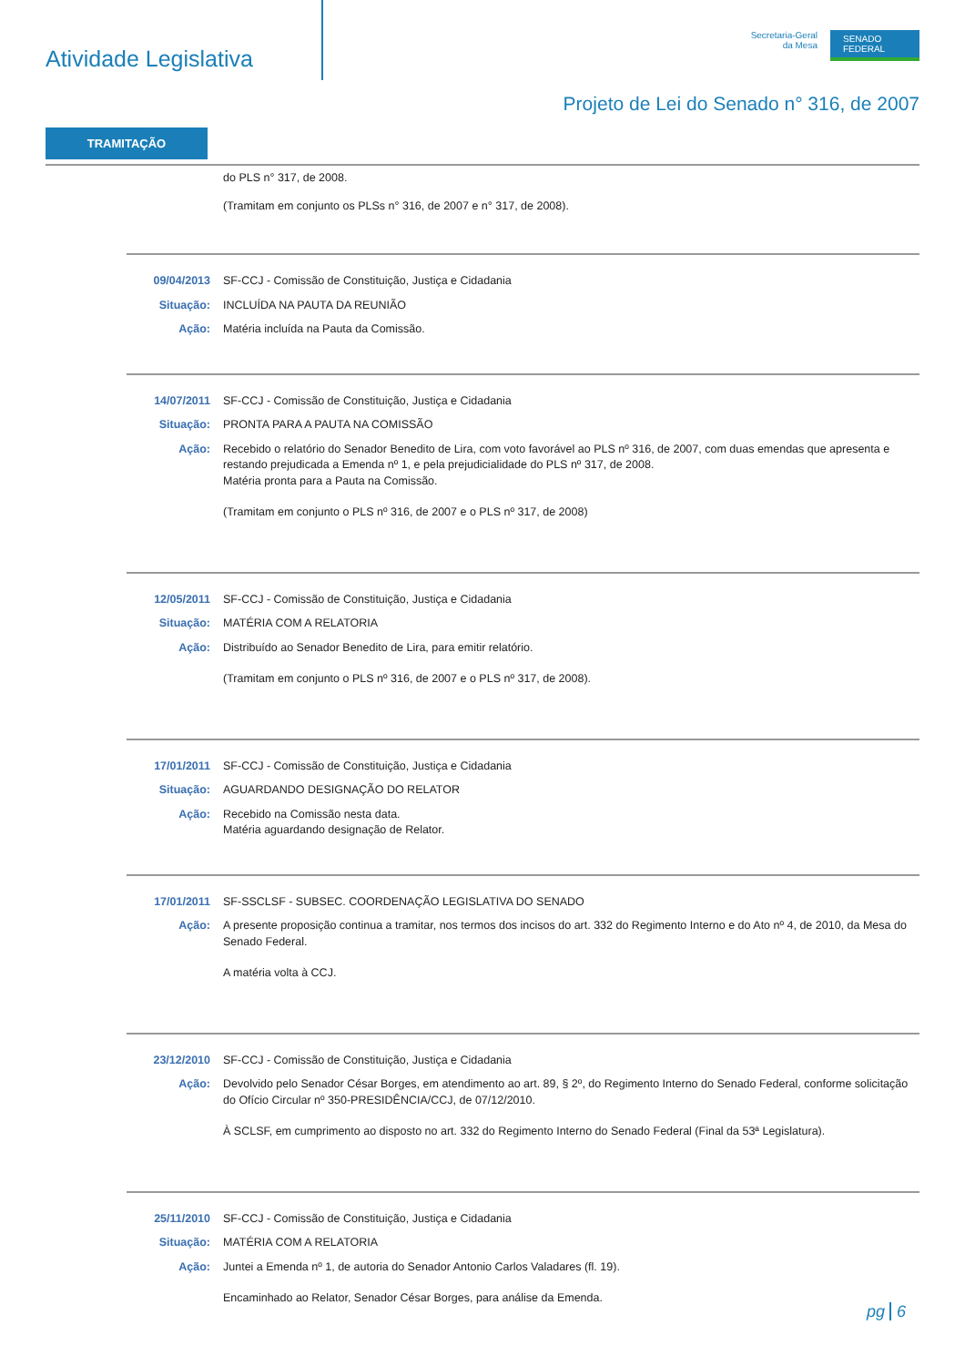Atividade Legislativa
Secretaria-Geral
da Mesa
SENADO
FEDERAL
Projeto de Lei do Senado n° 316, de 2007
TRAMITAÇÃO
do PLS n° 317, de 2008.
(Tramitam em conjunto os PLSs n° 316, de 2007 e n° 317, de 2008).
09/04/2013 SF-CCJ - Comissão de Constituição, Justiça e Cidadania
Situação: INCLUÍDA NA PAUTA DA REUNIÃO
Ação: Matéria incluída na Pauta da Comissão.
14/07/2011 SF-CCJ - Comissão de Constituição, Justiça e Cidadania
Situação: PRONTA PARA A PAUTA NA COMISSÃO
Ação: Recebido o relatório do Senador Benedito de Lira, com voto favorável ao PLS nº 316, de 2007, com duas emendas que apresenta e restando prejudicada a Emenda nº 1, e pela prejudicialidade do PLS nº 317, de 2008.
Matéria pronta para a Pauta na Comissão.
(Tramitam em conjunto o PLS nº 316, de 2007 e o PLS nº 317, de 2008)
12/05/2011 SF-CCJ - Comissão de Constituição, Justiça e Cidadania
Situação: MATÉRIA COM A RELATORIA
Ação: Distribuído ao Senador Benedito de Lira, para emitir relatório.
(Tramitam em conjunto o PLS nº 316, de 2007 e o PLS nº 317, de 2008).
17/01/2011 SF-CCJ - Comissão de Constituição, Justiça e Cidadania
Situação: AGUARDANDO DESIGNAÇÃO DO RELATOR
Ação: Recebido na Comissão nesta data.
Matéria aguardando designação de Relator.
17/01/2011 SF-SSCLSF - SUBSEC. COORDENAÇÃO LEGISLATIVA DO SENADO
Ação: A presente proposição continua a tramitar, nos termos dos incisos do art. 332 do Regimento Interno e do Ato nº 4, de 2010, da Mesa do Senado Federal.
A matéria volta à CCJ.
23/12/2010 SF-CCJ - Comissão de Constituição, Justiça e Cidadania
Ação: Devolvido pelo Senador César Borges, em atendimento ao art. 89, § 2º, do Regimento Interno do Senado Federal, conforme solicitação do Ofício Circular nº 350-PRESIDÊNCIA/CCJ, de 07/12/2010.
À SCLSF, em cumprimento ao disposto no art. 332 do Regimento Interno do Senado Federal (Final da 53ª Legislatura).
25/11/2010 SF-CCJ - Comissão de Constituição, Justiça e Cidadania
Situação: MATÉRIA COM A RELATORIA
Ação: Juntei a Emenda nº 1, de autoria do Senador Antonio Carlos Valadares (fl. 19).
Encaminhado ao Relator, Senador César Borges, para análise da Emenda.
pg 6